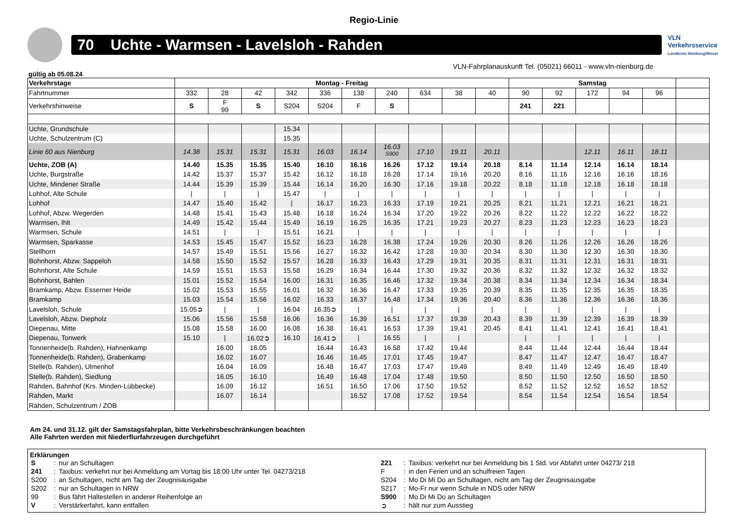Regio-Linie
70 Uchte - Warmsen - Lavelsloh - Rahden
VLN
Verkehrsservice
Landkreis Nienburg/Weser
VLN-Fahrplanauskunft Tel. (05021) 66011 - www.vln-nienburg.de
gültig ab 05.08.24
| Verkehrstage | Montag - Freitag | | | | | | | | | | Samstag | | | | | |
| --- | --- | --- | --- | --- | --- | --- | --- | --- | --- | --- | --- | --- | --- | --- | --- | --- |
| Fahrtnummer | 332 | 28 | 42 | 342 | 336 | 138 | 240 | 634 | 38 | 40 | 90 | 92 | 172 | 94 | 96 | |
| Verkehrshinweise | S | F 99 | S | S204 | S204 | F | S | | | | 241 | 221 | | | | |
| Uchte, Grundschule | | | | 15.34 | | | | | | | | | | | | |
| Uchte, Schulzentrum (C) | | | | 15.35 | | | | | | | | | | | | |
| Linie 60 aus Nienburg | 14.38 | 15.31 | 15.31 | 15.31 | 16.03 | 16.14 | 16.03 <sup>S900</sup> | 17.10 | 19.11 | 20.11 | | | 12.11 | 16.11 | 18.11 | |
| Uchte, ZOB (A) | 14.40 | 15.35 | 15.35 | 15.40 | 16.10 | 16.16 | 16.26 | 17.12 | 19.14 | 20.18 | 8.14 | 11.14 | 12.14 | 16.14 | 18.14 | |
| Uchte, Burgstraße | 14.42 | 15.37 | 15.37 | 15.42 | 16.12 | 16.18 | 16.28 | 17.14 | 19.16 | 20.20 | 8.16 | 11.16 | 12.16 | 16.16 | 18.16 | |
| Uchte, Mindener Straße | 14.44 | 15.39 | 15.39 | 15.44 | 16.14 | 16.20 | 16.30 | 17.16 | 19.18 | 20.22 | 8.18 | 11.18 | 12.18 | 16.18 | 18.18 | |
| Lohhof, Alte Schule | / | / | / | 15.47 | / | / | / | / | / | / | / | / | / | / | / | |
| Lohhof | 14.47 | 15.40 | 15.42 | / | 16.17 | 16.23 | 16.33 | 17.19 | 19.21 | 20.25 | 8.21 | 11.21 | 12.21 | 16.21 | 18.21 | |
| Lohhof, Abzw. Wegerden | 14.48 | 15.41 | 15.43 | 15.48 | 16.18 | 16.24 | 16.34 | 17.20 | 19.22 | 20.26 | 8.22 | 11.22 | 12.22 | 16.22 | 18.22 | |
| Warmsen, Ihlt | 14.49 | 15.42 | 15.44 | 15.49 | 16.19 | 16.25 | 16.35 | 17.21 | 19.23 | 20.27 | 8.23 | 11.23 | 12.23 | 16.23 | 18.23 | |
| Warmsen, Schule | 14.51 | / | / | 15.51 | 16.21 | / | / | / | / | / | / | / | / | / | / | |
| Warmsen, Sparkasse | 14.53 | 15.45 | 15.47 | 15.52 | 16.23 | 16.28 | 16.38 | 17.24 | 19.26 | 20.30 | 8.26 | 11.26 | 12.26 | 16.26 | 18.26 | |
| Stellhorn | 14.57 | 15.49 | 15.51 | 15.56 | 16.27 | 16.32 | 16.42 | 17.28 | 19.30 | 20.34 | 8.30 | 11.30 | 12.30 | 16.30 | 18.30 | |
| Bohnhorst, Abzw. Sappeloh | 14.58 | 15.50 | 15.52 | 15.57 | 16.28 | 16.33 | 16.43 | 17.29 | 19.31 | 20.35 | 8.31 | 11.31 | 12.31 | 16.31 | 18.31 | |
| Bohnhorst, Alte Schule | 14.59 | 15.51 | 15.53 | 15.58 | 16.29 | 16.34 | 16.44 | 17.30 | 19.32 | 20.36 | 8.32 | 11.32 | 12.32 | 16.32 | 18.32 | |
| Bohnhorst, Bahlen | 15.01 | 15.52 | 15.54 | 16.00 | 16.31 | 16.35 | 16.46 | 17.32 | 19.34 | 20.38 | 8.34 | 11.34 | 12.34 | 16.34 | 18.34 | |
| Bramkamp, Abzw. Esserner Heide | 15.02 | 15.53 | 15.55 | 16.01 | 16.32 | 16.36 | 16.47 | 17.33 | 19.35 | 20.39 | 8.35 | 11.35 | 12.35 | 16.35 | 18.35 | |
| Bramkamp | 15.03 | 15.54 | 15.56 | 16.02 | 16.33 | 16.37 | 16.48 | 17.34 | 19.36 | 20.40 | 8.36 | 11.36 | 12.36 | 16.36 | 18.36 | |
| Lavelsloh, Schule | 15.05➲ | / | / | 16.04 | 16.35➲ | / | / | / | / | / | / | / | / | / | / | |
| Lavelsloh, Abzw. Diepholz | 15.06 | 15.56 | 15.58 | 16.06 | 16.36 | 16.39 | 16.51 | 17.37 | 19.39 | 20.43 | 8.39 | 11.39 | 12.39 | 16.39 | 18.39 | |
| Diepenau, Mitte | 15.08 | 15.58 | 16.00 | 16.08 | 16.38 | 16.41 | 16.53 | 17.39 | 19.41 | 20.45 | 8.41 | 11.41 | 12.41 | 16.41 | 18.41 | |
| Diepenau, Tonwerk | 15.10 | / | 16.02➲ | 16.10 | 16.41➲ | / | 16.55 | / | / | | / | / | / | / | / | |
| Tonnenheide(b. Rahden), Hahnenkamp | | 16.00 | 16.05 | | 16.44 | 16.43 | 16.58 | 17.42 | 19.44 | | 8.44 | 11.44 | 12.44 | 16.44 | 18.44 | |
| Tonnenheide(b. Rahden), Grabenkamp | | 16.02 | 16.07 | | 16.46 | 16.45 | 17.01 | 17.45 | 19.47 | | 8.47 | 11.47 | 12.47 | 16.47 | 18.47 | |
| Stelle(b. Rahden), Ulmenhof | | 16.04 | 16.09 | | 16.48 | 16.47 | 17.03 | 17.47 | 19.49 | | 8.49 | 11.49 | 12.49 | 16.49 | 18.49 | |
| Stelle(b. Rahden), Siedlung | | 16.05 | 16.10 | | 16.49 | 16.48 | 17.04 | 17.48 | 19.50 | | 8.50 | 11.50 | 12.50 | 16.50 | 18.50 | |
| Rahden, Bahnhof (Krs. Minden-Lübbecke) | | 16.09 | 16.12 | | 16.51 | 16.50 | 17.06 | 17.50 | 19.52 | | 8.52 | 11.52 | 12.52 | 16.52 | 18.52 | |
| Rahden, Markt | | 16.07 | 16.14 | | | 16.52 | 17.08 | 17.52 | 19.54 | | 8.54 | 11.54 | 12.54 | 16.54 | 18.54 | |
| Rahden, Schulzentrum / ZOB | | | | | | | | | | | | | | | | |
Am 24. und 31.12. gilt der Samstagsfahrplan, bitte Verkehrsbeschränkungen beachten
Alle Fahrten werden mit Niederflurfahrzeugen durchgeführt
Erklärungen
| S | : | nur an Schultagen | 221 | : | Taxibus: verkehrt nur bei Anmeldung bis 1 Std. vor Abfahrt unter 04273/ 218 |
| 241 | : | Taxibus: verkehrt nur bei Anmeldung am Vortag bis 18:00 Uhr unter Tel. 04273/218 | F | : | in den Ferien und an schulfreien Tagen |
| S200 | : | an Schultagen, nicht am Tag der Zeugnisausgabe | S204 | : | Mo Di Mi Do an Schultagen, nicht am Tag der Zeugnisausgabe |
| S202 | : | nur an Schultagen in NRW | S217 | : | Mo-Fr nur wenn Schule in NDS oder NRW |
| 99 | : | Bus fährt Haltestellen in anderer Reihenfolge an | S900 | : | Mo Di Mi Do an Schultagen |
| V | : | Verstärkerfahrt, kann entfallen | ➲ | : | hält nur zum Ausstieg |